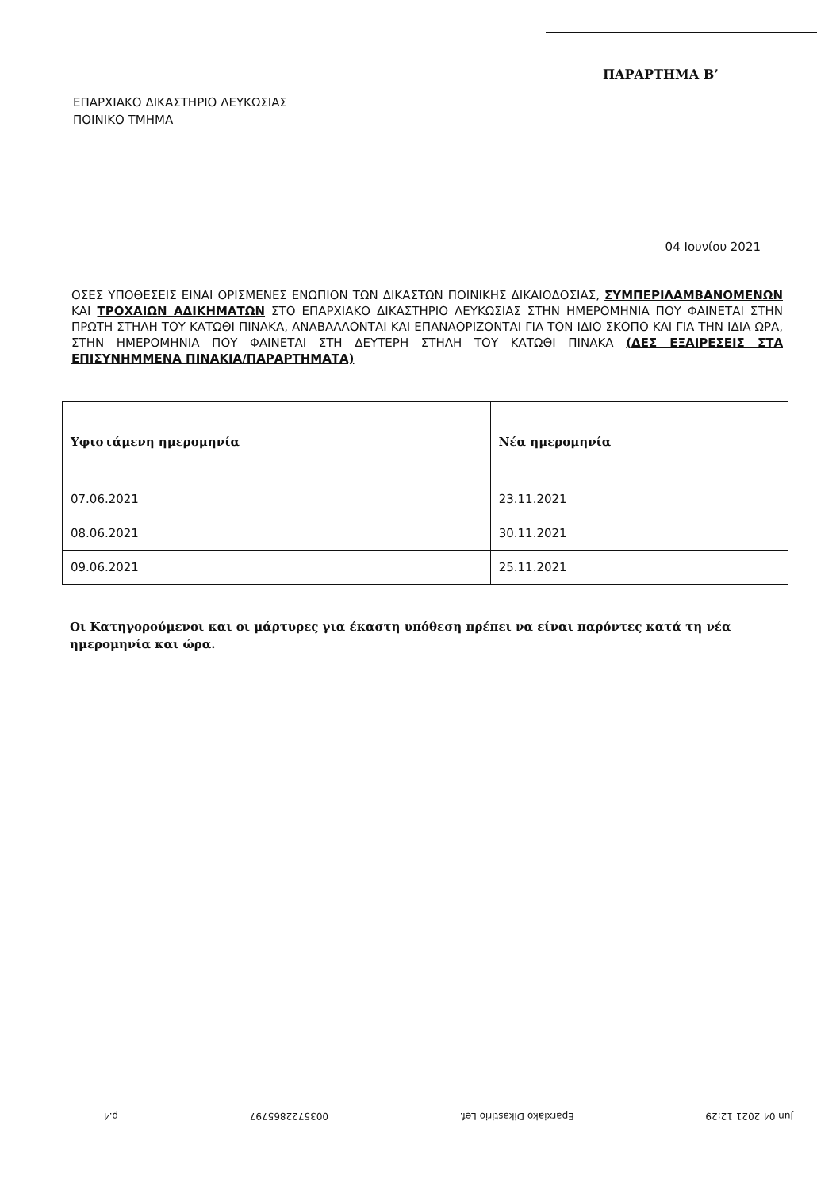ΠΑΡΑΡΤΗΜΑ Β’
ΕΠΑΡΧΙΑΚΟ ΔΙΚΑΣΤΗΡΙΟ ΛΕΥΚΩΣΙΑΣ
ΠΟΙΝΙΚΟ ΤΜΗΜΑ
04 Ιουνίου 2021
ΟΣΕΣ ΥΠΟΘΕΣΕΙΣ ΕΙΝΑΙ ΟΡΙΣΜΕΝΕΣ ΕΝΩΠΙΟΝ ΤΩΝ ΔΙΚΑΣΤΩΝ ΠΟΙΝΙΚΗΣ ΔΙΚΑΙΟΔΟΣΙΑΣ, ΣΥΜΠΕΡΙΛΑΜΒΑΝΟΜΕΝΩΝ ΚΑΙ ΤΡΟΧΑΙΩΝ ΑΔΙΚΗΜΑΤΩΝ ΣΤΟ ΕΠΑΡΧΙΑΚΟ ΔΙΚΑΣΤΗΡΙΟ ΛΕΥΚΩΣΙΑΣ ΣΤΗΝ ΗΜΕΡΟΜΗΝΙΑ ΠΟΥ ΦΑΙΝΕΤΑΙ ΣΤΗΝ ΠΡΩΤΗ ΣΤΗΛΗ ΤΟΥ ΚΑΤΩΘΙ ΠΙΝΑΚΑ, ΑΝΑΒΑΛΛΟΝΤΑΙ ΚΑΙ ΕΠΑΝΑΟΡΙΖΟΝΤΑΙ ΓΙΑ ΤΟΝ ΙΔΙΟ ΣΚΟΠΟ ΚΑΙ ΓΙΑ ΤΗΝ ΙΔΙΑ ΩΡΑ, ΣΤΗΝ ΗΜΕΡΟΜΗΝΙΑ ΠΟΥ ΦΑΙΝΕΤΑΙ ΣΤΗ ΔΕΥΤΕΡΗ ΣΤΗΛΗ ΤΟΥ ΚΑΤΩΘΙ ΠΙΝΑΚΑ (ΔΕΣ ΕΞΑΙΡΕΣΕΙΣ ΣΤΑ ΕΠΙΣΥΝΗΜΜΕΝΑ ΠΙΝΑΚΙΑ/ΠΑΡΑΡΤΗΜΑΤΑ)
| Υφιστάμενη ημερομηνία | Νέα ημερομηνία |
| --- | --- |
| 07.06.2021 | 23.11.2021 |
| 08.06.2021 | 30.11.2021 |
| 09.06.2021 | 25.11.2021 |
Οι Κατηγορούμενοι και οι μάρτυρες για έκαστη υπόθεση πρέπει να είναι παρόντες κατά τη νέα ημερομηνία και ώρα.
Jun 04 2021 12:29 Eparxiako Dikastirio Lef. 0035722865797 p.4